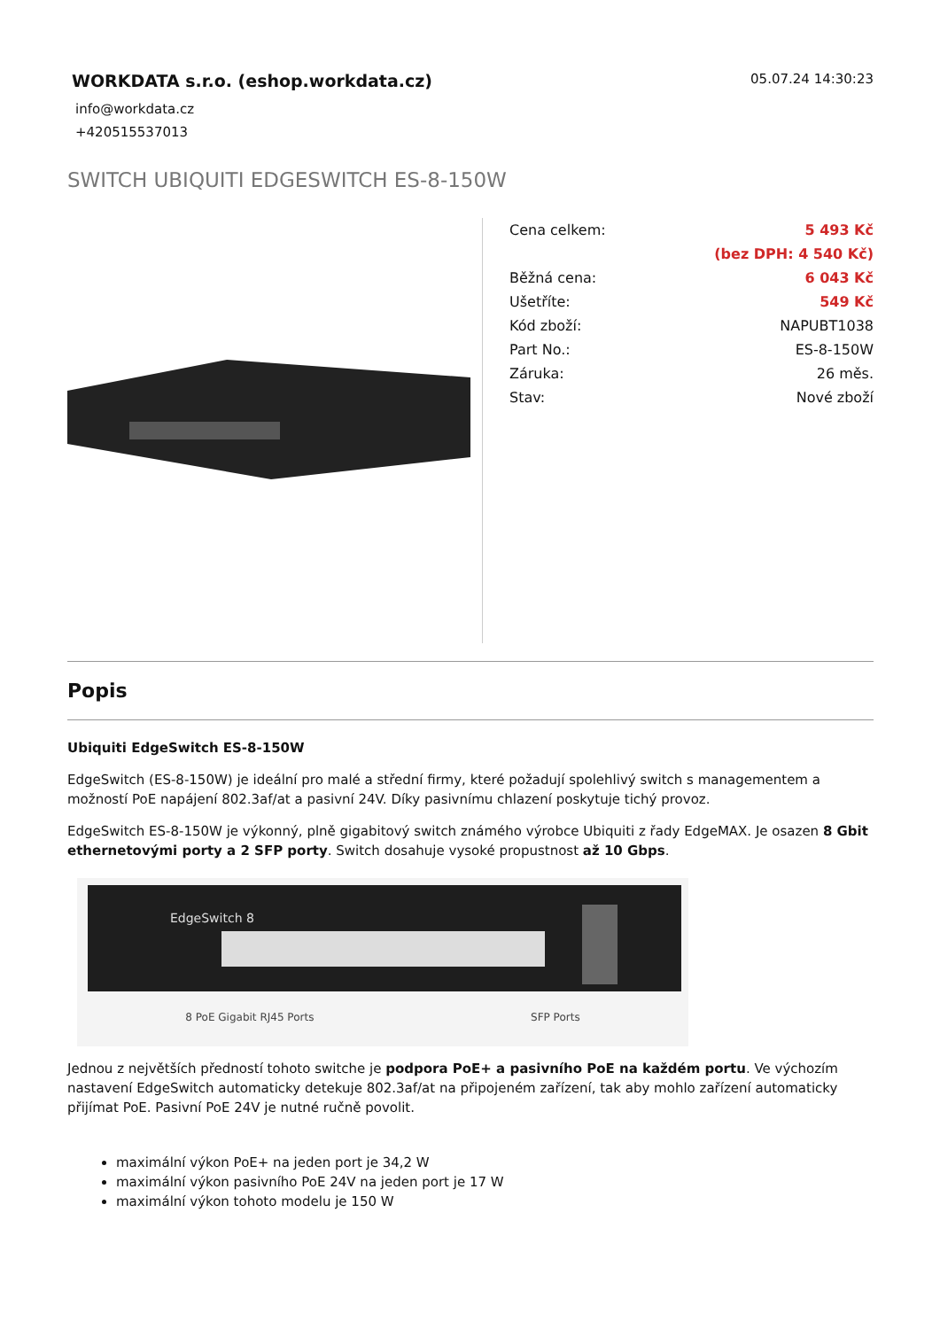WORKDATA s.r.o. (eshop.workdata.cz)
05.07.24 14:30:23
info@workdata.cz
+420515537013
SWITCH UBIQUITI EDGESWITCH ES-8-150W
| Cena celkem: | 5 493 Kč |
| | (bez DPH: 4 540 Kč) |
| Běžná cena: | 6 043 Kč |
| Ušetříte: | 549 Kč |
| Kód zboží: | NAPUBT1038 |
| Part No.: | ES-8-150W |
| Záruka: | 26 měs. |
| Stav: | Nové zboží |
Popis
Ubiquiti EdgeSwitch ES-8-150W
EdgeSwitch (ES-8-150W) je ideální pro malé a střední firmy, které požadují spolehlivý switch s managementem a možností PoE napájení 802.3af/at a pasivní 24V. Díky pasivnímu chlazení poskytuje tichý provoz.
EdgeSwitch ES-8-150W je výkonný, plně gigabitový switch známého výrobce Ubiquiti z řady EdgeMAX. Je osazen 8 Gbit ethernetovými porty a 2 SFP porty. Switch dosahuje vysoké propustnost až 10 Gbps.
EdgeSwitch 8
8 PoE Gigabit RJ45 Ports SFP Ports
Jednou z největších předností tohoto switche je podpora PoE+ a pasivního PoE na každém portu. Ve výchozím nastavení EdgeSwitch automaticky detekuje 802.3af/at na připojeném zařízení, tak aby mohlo zařízení automaticky přijímat PoE. Pasivní PoE 24V je nutné ručně povolit.
maximální výkon PoE+ na jeden port je 34,2 W
maximální výkon pasivního PoE 24V na jeden port je 17 W
maximální výkon tohoto modelu je 150 W